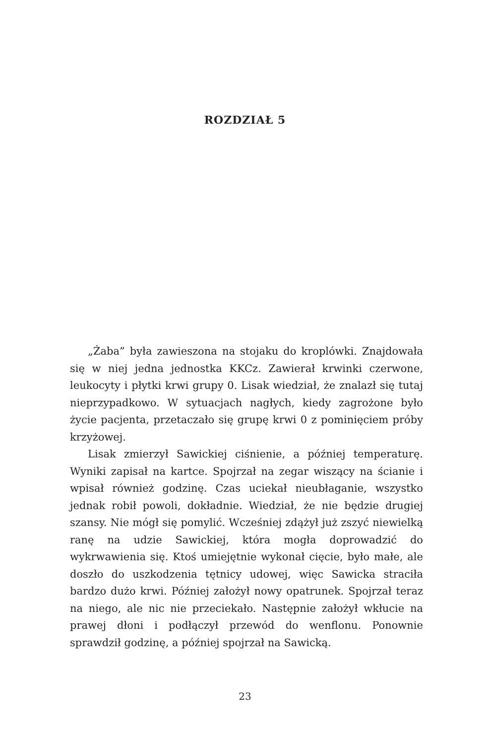ROZDZIAŁ 5
„Żaba” była zawieszona na stojaku do kroplówki. Znajdowała się w niej jedna jednostka KKCz. Zawierał krwinki czerwone, leukocyty i płytki krwi grupy 0. Lisak wiedział, że znalazł się tutaj nieprzypadkowo. W sytuacjach nagłych, kiedy zagrożone było życie pacjenta, przetaczało się grupę krwi 0 z pominięciem próby krzyżowej.
Lisak zmierzył Sawickiej ciśnienie, a później temperaturę. Wyniki zapisał na kartce. Spojrzał na zegar wiszący na ścianie i wpisał również godzinę. Czas uciekał nieubłaganie, wszystko jednak robił powoli, dokładnie. Wiedział, że nie będzie drugiej szansy. Nie mógł się pomylić. Wcześniej zdążył już zszyć niewielką ranę na udzie Sawickiej, która mogła doprowadzić do wykrwawienia się. Ktoś umiejętnie wykonał cięcie, było małe, ale doszło do uszkodzenia tętnicy udowej, więc Sawicka straciła bardzo dużo krwi. Później założył nowy opatrunek. Spojrzał teraz na niego, ale nic nie przeciekało. Następnie założył wkłucie na prawej dłoni i podłączył przewód do wenflonu. Ponownie sprawdził godzinę, a później spojrzał na Sawicką.
23